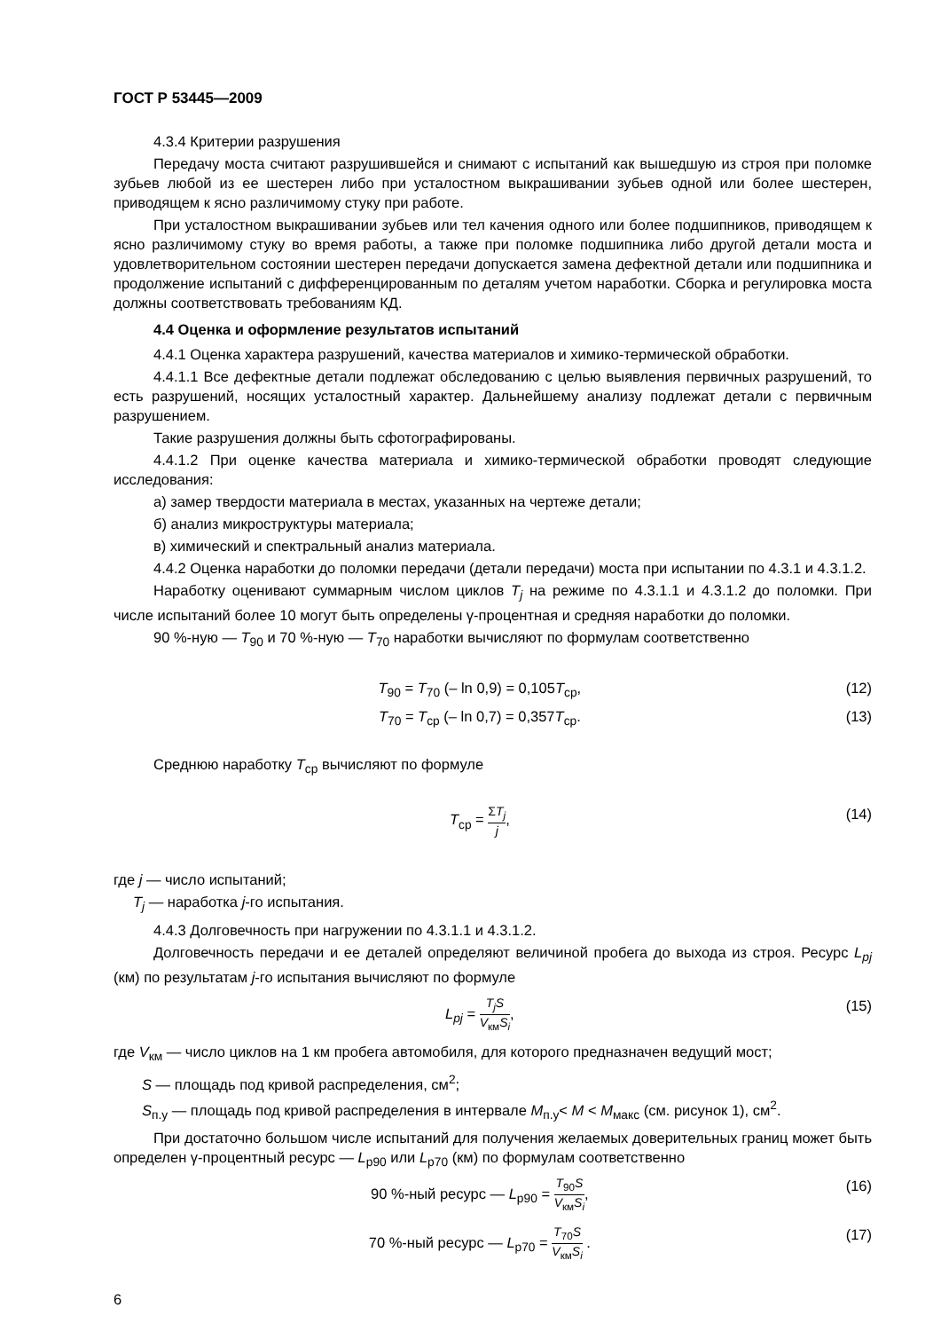ГОСТ Р 53445—2009
4.3.4 Критерии разрушения
Передачу моста считают разрушившейся и снимают с испытаний как вышедшую из строя при поломке зубьев любой из ее шестерен либо при усталостном выкрашивании зубьев одной или более шестерен, приводящем к ясно различимому стуку при работе.
При усталостном выкрашивании зубьев или тел качения одного или более подшипников, приводящем к ясно различимому стуку во время работы, а также при поломке подшипника либо другой детали моста и удовлетворительном состоянии шестерен передачи допускается замена дефектной детали или подшипника и продолжение испытаний с дифференцированным по деталям учетом наработки. Сборка и регулировка моста должны соответствовать требованиям КД.
4.4 Оценка и оформление результатов испытаний
4.4.1 Оценка характера разрушений, качества материалов и химико-термической обработки.
4.4.1.1 Все дефектные детали подлежат обследованию с целью выявления первичных разрушений, то есть разрушений, носящих усталостный характер. Дальнейшему анализу подлежат детали с первичным разрушением.
Такие разрушения должны быть сфотографированы.
4.4.1.2 При оценке качества материала и химико-термической обработки проводят следующие исследования:
а) замер твердости материала в местах, указанных на чертеже детали;
б) анализ микроструктуры материала;
в) химический и спектральный анализ материала.
4.4.2 Оценка наработки до поломки передачи (детали передачи) моста при испытании по 4.3.1 и 4.3.1.2.
Наработку оценивают суммарным числом циклов T<sub>j</sub> на режиме по 4.3.1.1 и 4.3.1.2 до поломки. При числе испытаний более 10 могут быть определены γ-процентная и средняя наработки до поломки.
90 %-ную — T<sub>90</sub> и 70 %-ную — T<sub>70</sub> наработки вычисляют по формулам соответственно
T<sub>90</sub> = T<sub>70</sub> (– ln 0,9) = 0,105T<sub>ср</sub>, (12)
T<sub>70</sub> = T<sub>ср</sub> (– ln 0,7) = 0,357T<sub>ср</sub>. (13)
Среднюю наработку T<sub>ср</sub> вычисляют по формуле
T<sub>ср</sub> = ΣT<sub>j</sub> j, (14)
где j — число испытаний;
T<sub>j</sub> — наработка j-го испытания.
4.4.3 Долговечность при нагружении по 4.3.1.1 и 4.3.1.2.
Долговечность передачи и ее деталей определяют величиной пробега до выхода из строя. Ресурс L<sub>pj</sub> (км) по результатам j-го испытания вычисляют по формуле
L<sub>pj</sub> = T<sub>j</sub>S V<sub>км</sub>S<sub>i</sub>, (15)
где V<sub>км</sub> — число циклов на 1 км пробега автомобиля, для которого предназначен ведущий мост;
S — площадь под кривой распределения, см<sup>2</sup>;
S<sub>п.у</sub> — площадь под кривой распределения в интервале M<sub>п.у</sub>< M < M<sub>макс</sub> (см. рисунок 1), см<sup>2</sup>.
При достаточно большом числе испытаний для получения желаемых доверительных границ может быть определен γ-процентный ресурс — L<sub>р90</sub> или L<sub>р70</sub> (км) по формулам соответственно
90 %-ный ресурс — L<sub>р90</sub> = T<sub>90</sub>S V<sub>км</sub>S<sub>i</sub>, (16)
70 %-ный ресурс — L<sub>р70</sub> = T<sub>70</sub>S V<sub>км</sub>S<sub>i</sub> . (17)
6